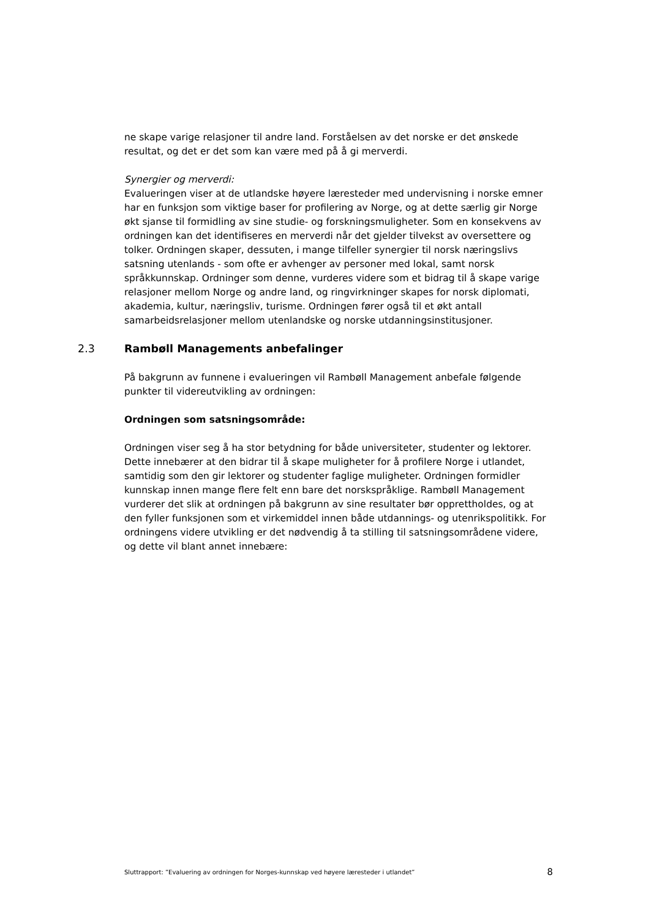ne skape varige relasjoner til andre land. Forståelsen av det norske er det ønskede resultat, og det er det som kan være med på å gi merverdi.
Synergier og merverdi:
Evalueringen viser at de utlandske høyere læresteder med undervisning i norske emner har en funksjon som viktige baser for profilering av Norge, og at dette særlig gir Norge økt sjanse til formidling av sine studie- og forskningsmuligheter. Som en konsekvens av ordningen kan det identifiseres en merverdi når det gjelder tilvekst av oversettere og tolker. Ordningen skaper, dessuten, i mange tilfeller synergier til norsk næringslivs satsning utenlands - som ofte er avhenger av personer med lokal, samt norsk språkkunnskap. Ordninger som denne, vurderes videre som et bidrag til å skape varige relasjoner mellom Norge og andre land, og ringvirkninger skapes for norsk diplomati, akademia, kultur, næringsliv, turisme. Ordningen fører også til et økt antall samarbeidsrelasjoner mellom utenlandske og norske utdanningsinstitusjoner.
2.3 Rambøll Managements anbefalinger
På bakgrunn av funnene i evalueringen vil Rambøll Management anbefale følgende punkter til videreutvikling av ordningen:
Ordningen som satsningsområde:
Ordningen viser seg å ha stor betydning for både universiteter, studenter og lektorer. Dette innebærer at den bidrar til å skape muligheter for å profilere Norge i utlandet, samtidig som den gir lektorer og studenter faglige muligheter. Ordningen formidler kunnskap innen mange flere felt enn bare det norskspråklige. Rambøll Management vurderer det slik at ordningen på bakgrunn av sine resultater bør opprettholdes, og at den fyller funksjonen som et virkemiddel innen både utdannings- og utenrikspolitikk. For ordningens videre utvikling er det nødvendig å ta stilling til satsningsområdene videre, og dette vil blant annet innebære:
Sluttrapport: ”Evaluering av ordningen for Norges-kunnskap ved høyere læresteder i utlandet” 8